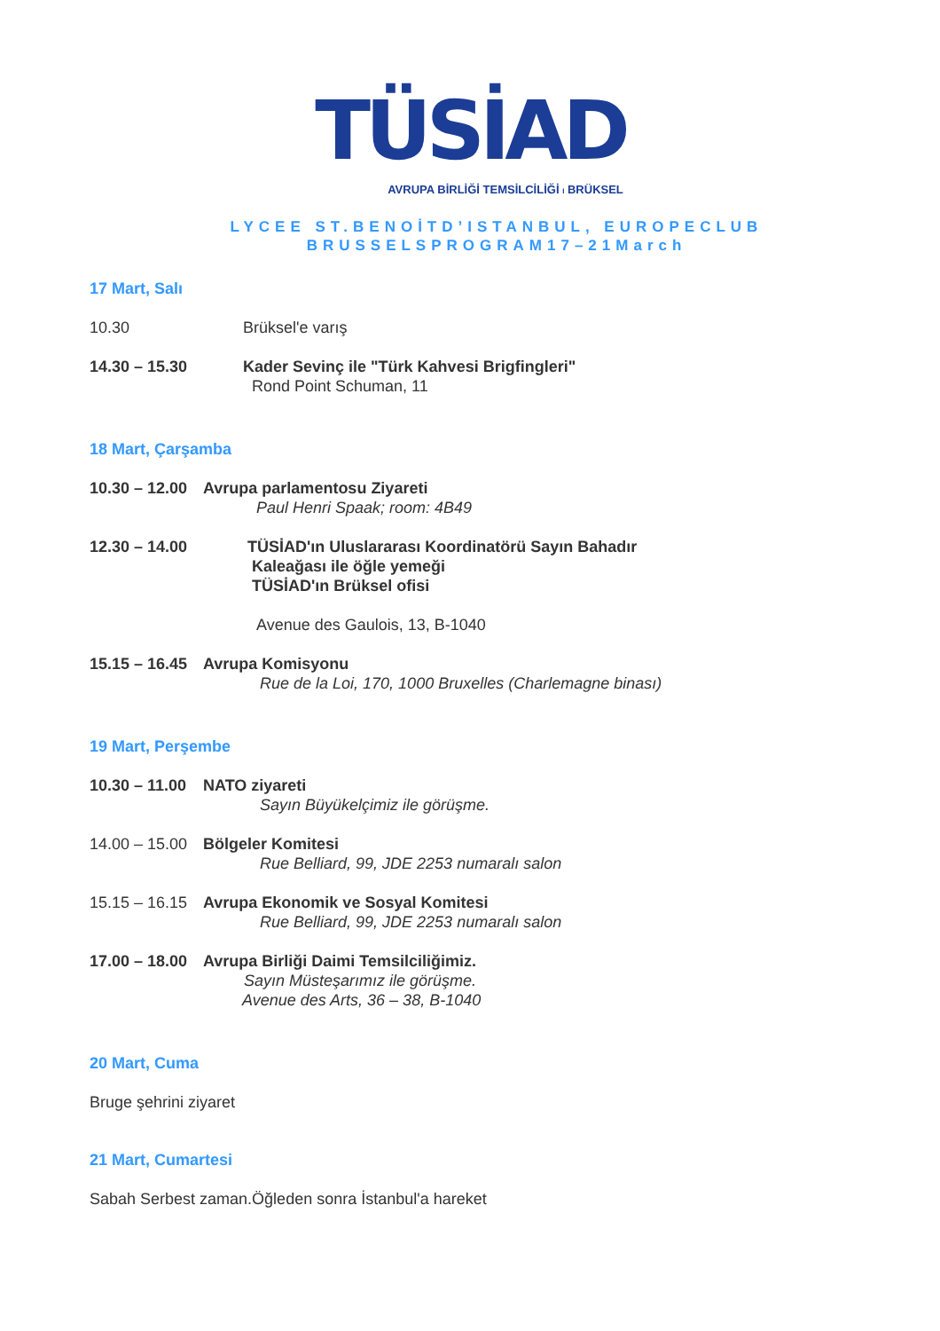TÜSİAD
AVRUPA BİRLİĞİ TEMSİLCİLİĞİ I BRÜKSEL
LYCEE ST.BENOİTD’ISTANBUL, EUROPECLUB
BRUSSELSPROGRAM17–21March
17 Mart, Salı
10.30 Brüksel'e varış
14.30 – 15.30 Kader Sevinç ile "Türk Kahvesi Brigfingleri"
Rond Point Schuman, 11
18 Mart, Çarşamba
10.30 – 12.00
Avrupa parlamentosu Ziyareti
Paul Henri Spaak; room: 4B49
12.30 – 14.00 TÜSİAD'ın Uluslararası Koordinatörü Sayın Bahadır
Kaleağası ile öğle yemeği
TÜSİAD'ın Brüksel ofisi
Avenue des Gaulois, 13, B-1040
15.15 – 16.45
Avrupa Komisyonu
Rue de la Loi, 170, 1000 Bruxelles (Charlemagne binası)
19 Mart, Perşembe
10.30 – 11.00
NATO ziyareti
Sayın Büyükelçimiz ile görüşme.
14.00 – 15.00
Bölgeler Komitesi
Rue Belliard, 99, JDE 2253 numaralı salon
15.15 – 16.15
Avrupa Ekonomik ve Sosyal Komitesi
Rue Belliard, 99, JDE 2253 numaralı salon
17.00 – 18.00
Avrupa Birliği Daimi Temsilciliğimiz.
Sayın Müsteşarımız ile görüşme.
Avenue des Arts, 36 – 38, B-1040
20 Mart, Cuma
Bruge şehrini ziyaret
21 Mart, Cumartesi
Sabah Serbest zaman.Öğleden sonra İstanbul'a hareket